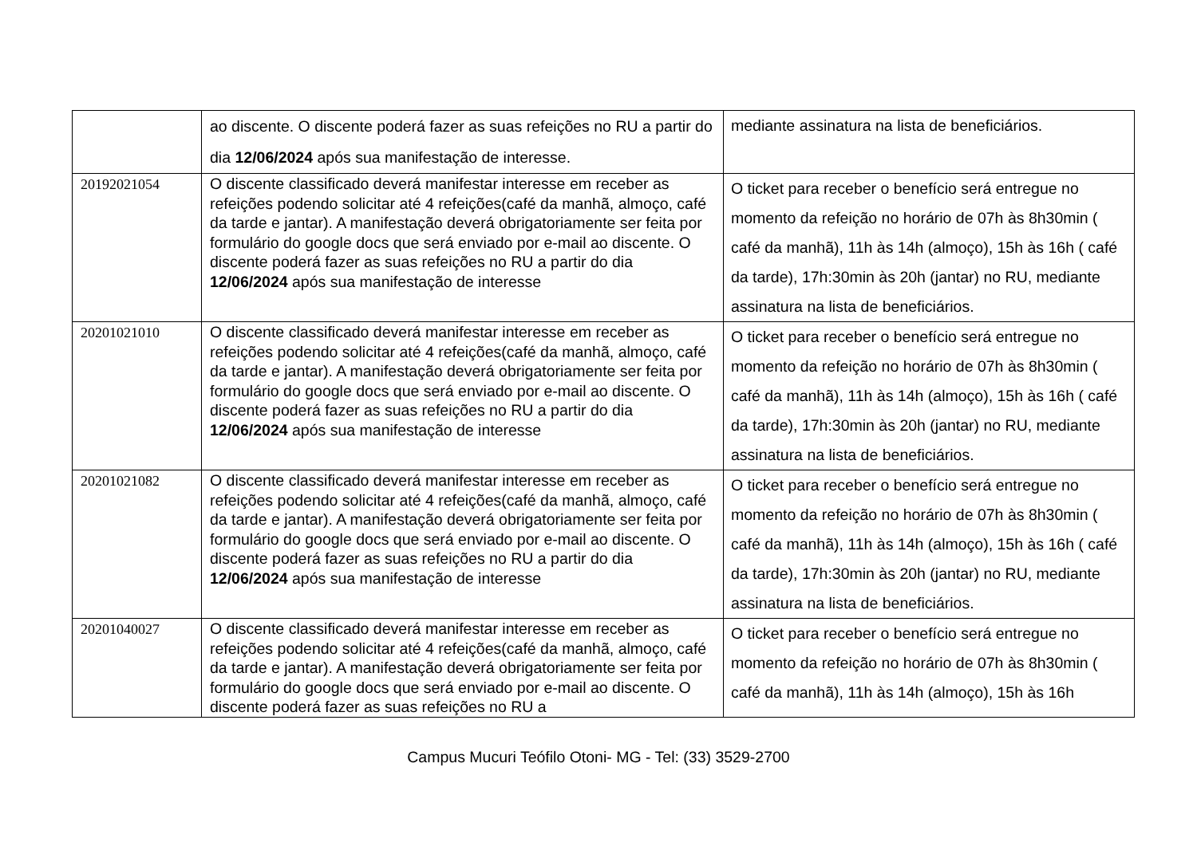| | ao discente. O discente poderá fazer as suas refeições no RU a partir do dia 12/06/2024 após sua manifestação de interesse. | mediante assinatura na lista de beneficiários. |
| 20192021054 | O discente classificado deverá manifestar interesse em receber as refeições podendo solicitar até 4 refeições(café da manhã, almoço, café da tarde e jantar). A manifestação deverá obrigatoriamente ser feita por formulário do google docs que será enviado por e-mail ao discente. O discente poderá fazer as suas refeições no RU a partir do dia 12/06/2024 após sua manifestação de interesse | O ticket para receber o benefício será entregue no momento da refeição no horário de 07h às 8h30min ( café da manhã), 11h às 14h (almoço), 15h às 16h ( café da tarde), 17h:30min às 20h (jantar) no RU, mediante assinatura na lista de beneficiários. |
| 20201021010 | O discente classificado deverá manifestar interesse em receber as refeições podendo solicitar até 4 refeições(café da manhã, almoço, café da tarde e jantar). A manifestação deverá obrigatoriamente ser feita por formulário do google docs que será enviado por e-mail ao discente. O discente poderá fazer as suas refeições no RU a partir do dia 12/06/2024 após sua manifestação de interesse | O ticket para receber o benefício será entregue no momento da refeição no horário de 07h às 8h30min ( café da manhã), 11h às 14h (almoço), 15h às 16h ( café da tarde), 17h:30min às 20h (jantar) no RU, mediante assinatura na lista de beneficiários. |
| 20201021082 | O discente classificado deverá manifestar interesse em receber as refeições podendo solicitar até 4 refeições(café da manhã, almoço, café da tarde e jantar). A manifestação deverá obrigatoriamente ser feita por formulário do google docs que será enviado por e-mail ao discente. O discente poderá fazer as suas refeições no RU a partir do dia 12/06/2024 após sua manifestação de interesse | O ticket para receber o benefício será entregue no momento da refeição no horário de 07h às 8h30min ( café da manhã), 11h às 14h (almoço), 15h às 16h ( café da tarde), 17h:30min às 20h (jantar) no RU, mediante assinatura na lista de beneficiários. |
| 20201040027 | O discente classificado deverá manifestar interesse em receber as refeições podendo solicitar até 4 refeições(café da manhã, almoço, café da tarde e jantar). A manifestação deverá obrigatoriamente ser feita por formulário do google docs que será enviado por e-mail ao discente. O discente poderá fazer as suas refeições no RU a | O ticket para receber o benefício será entregue no momento da refeição no horário de 07h às 8h30min ( café da manhã), 11h às 14h (almoço), 15h às 16h |
Campus Mucuri Teófilo Otoni- MG - Tel: (33) 3529-2700